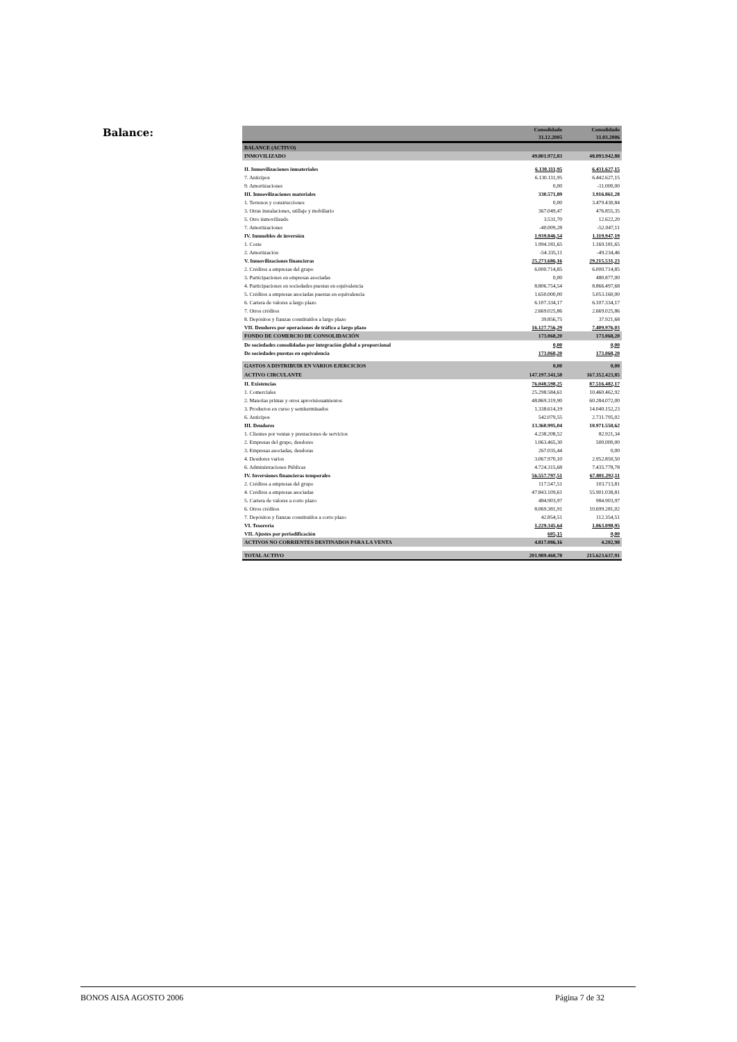Balance:
| | Consolidado 31.12.2005 | Consolidado 31.03.2006 |
| --- | --- | --- |
| BALANCE (ACTIVO) | | |
| INMOVILIZADO | 49.801.972,83 | 48.093.942,88 |
| II. Inmovilizaciones inmateriales | 6.130.111,95 | 6.431.627,15 |
| 7. Anticipos | 6.130.111,95 | 6.442.627,15 |
| 9. Amortizaciones | 0,00 | -11.000,00 |
| III. Inmovilizaciones materiales | 330.571,89 | 3.916.861,28 |
| 1. Terrenos y construcciones | 0,00 | 3.479.430,84 |
| 3. Otras instalaciones, utillaje y mobiliario | 367.049,47 | 476.855,35 |
| 5. Otro inmovilizado | 3.531,70 | 12.622,20 |
| 7. Amortizaciones | -40.009,28 | -52.047,11 |
| IV. Inmuebles de inversión | 1.939.846,54 | 1.119.947,19 |
| 1. Coste | 1.994.181,65 | 1.169.181,65 |
| 2. Amortización | -54.335,11 | -49.234,46 |
| V. Inmovilizaciones financieras | 25.273.686,16 | 29.215.531,23 |
| 2. Créditos a empresas del grupo | 6.000.714,85 | 6.000.714,85 |
| 3. Participaciones en empresas asociadas | 0,00 | 480.877,00 |
| 4. Participaciones en sociedades puestas en equivalencia | 8.806.754,54 | 8.866.497,68 |
| 5. Créditos a empresas asociadas puestas en equivalencia | 1.650.000,00 | 5.053.160,00 |
| 6. Cartera de valores a largo plazo | 6.107.334,17 | 6.107.334,17 |
| 7. Otros créditos | 2.669.025,86 | 2.669.025,86 |
| 8. Depósitos y fianzas constituidos a largo plazo | 39.856,75 | 37.921,68 |
| VII. Deudores por operaciones de tráfico a largo plazo | 16.127.756,29 | 7.409.976,03 |
| FONDO DE COMERCIO DE CONSOLIDACIÓN | 173.068,20 | 173.068,20 |
| De sociedades consolidadas por integración global o proporcional | 0,00 | 0,00 |
| De sociedades puestas en equivalencia | 173.068,20 | 173.068,20 |
| GASTOS A DISTRIBUIR EN VARIOS EJERCICIOS | 0,00 | 0,00 |
| ACTIVO CIRCULANTE | 147.197.341,58 | 167.352.423,85 |
| II. Existencias | 76.048.598,25 | 87.516.482,17 |
| 1. Comerciales | 25.298.584,61 | 10.460.462,92 |
| 2. Materias primas y otros aprovisionamientos | 48.869.319,90 | 60.284.072,00 |
| 3. Productos en curso y semiterminados | 1.338.614,19 | 14.040.152,23 |
| 6. Anticipos | 542.079,55 | 2.731.795,02 |
| III. Deudores | 13.360.995,04 | 10.971.550,62 |
| 1. Clientes por ventas y prestaciones de servicios | 4.238.208,52 | 82.921,34 |
| 2. Empresas del grupo, deudores | 1.063.465,30 | 500.000,00 |
| 3. Empresas asociadas, deudoras | 267.035,44 | 0,00 |
| 4. Deudores varios | 3.067.970,10 | 2.952.850,50 |
| 6. Administraciones Públicas | 4.724.315,68 | 7.435.778,78 |
| IV. Inversiones financieras temporales | 56.557.797,51 | 67.801.292,11 |
| 2. Créditos a empresas del grupo | 117.547,51 | 103.713,81 |
| 4. Créditos a empresas asociadas | 47.843.109,61 | 55.901.038,81 |
| 5. Cartera de valores a corto plazo | 484.903,97 | 984.903,97 |
| 6. Otros créditos | 8.069.381,91 | 10.699.281,02 |
| 7. Depósitos y fianzas constituidos a corto plazo | 42.854,51 | 112.354,51 |
| VI. Tesorería | 1.229.345,64 | 1.063.098,95 |
| VII. Ajustes por periodificación | 605,15 | 0,00 |
| ACTIVOS NO CORRIENTES DESTINADOS PARA LA VENTA | 4.817.086,16 | 4.202,98 |
| TOTAL ACTIVO | 201.989.468,78 | 215.623.637,91 |
BONOS AISA AGOSTO 2006 Página 7 de 32